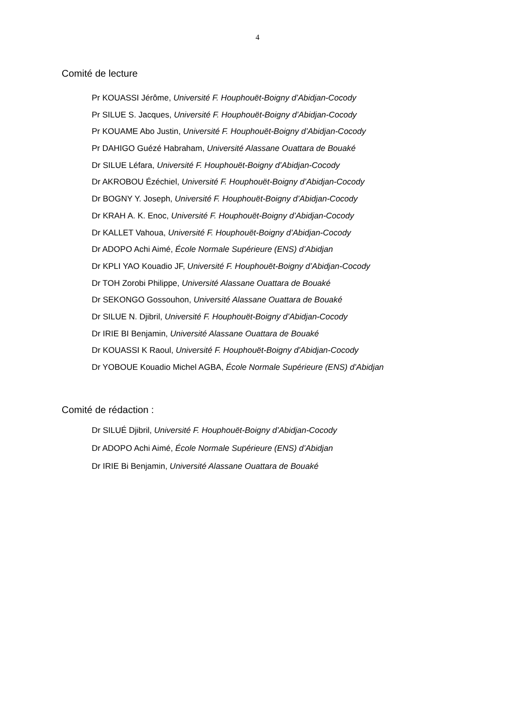4
Comité de lecture
Pr KOUASSI Jérôme, Université F. Houphouët-Boigny d’Abidjan-Cocody
Pr SILUE S. Jacques, Université F. Houphouët-Boigny d’Abidjan-Cocody
Pr KOUAME Abo Justin, Université F. Houphouët-Boigny d’Abidjan-Cocody
Pr DAHIGO Guézé Habraham, Université Alassane Ouattara de Bouaké
Dr SILUE Léfara, Université F. Houphouët-Boigny d’Abidjan-Cocody
Dr AKROBOU Ézéchiel, Université F. Houphouët-Boigny d’Abidjan-Cocody
Dr BOGNY Y. Joseph, Université F. Houphouët-Boigny d’Abidjan-Cocody
Dr KRAH A. K. Enoc, Université F. Houphouët-Boigny d’Abidjan-Cocody
Dr KALLET Vahoua, Université F. Houphouët-Boigny d’Abidjan-Cocody
Dr ADOPO Achi Aimé, École Normale Supérieure (ENS) d’Abidjan
Dr KPLI YAO Kouadio JF, Université F. Houphouët-Boigny d’Abidjan-Cocody
Dr TOH Zorobi Philippe, Université Alassane Ouattara de Bouaké
Dr SEKONGO Gossouhon, Université Alassane Ouattara de Bouaké
Dr SILUE N. Djibril, Université F. Houphouët-Boigny d’Abidjan-Cocody
Dr IRIE BI Benjamin, Université Alassane Ouattara de Bouaké
Dr KOUASSI K Raoul, Université F. Houphouët-Boigny d’Abidjan-Cocody
Dr YOBOUE Kouadio Michel AGBA, École Normale Supérieure (ENS) d’Abidjan
Comité de rédaction :
Dr SILUÉ Djibril, Université F. Houphouët-Boigny d’Abidjan-Cocody
Dr ADOPO Achi Aimé, École Normale Supérieure (ENS) d’Abidjan
Dr IRIE Bi Benjamin, Université Alassane Ouattara de Bouaké